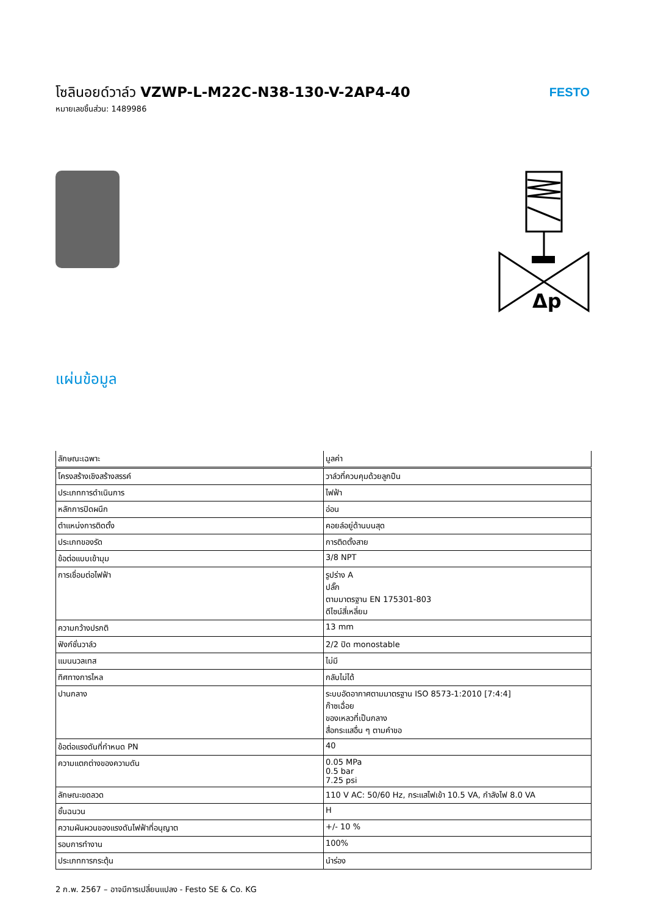โซลินอยด์วาล์ว VZWP-L-M22C-N38-130-V-2AP4-40
หมายเลขชิ้นส่วน: 1489986
FESTO
Δp
แผ่นข้อมูล
| ลักษณะเฉพาะ | มูลค่า |
| --- | --- |
| โครงสร้างเชิงสร้างสรรค์ | วาล์วที่ควบคุมด้วยลูกปืน |
| ประเภทการดำเนินการ | ไฟฟ้า |
| หลักการปิดผนึก | อ่อน |
| ตำแหน่งการติดตั้ง | คอยล์อยู่ด้านบนสุด |
| ประเภทของรัด | การติดตั้งสาย |
| ข้อต่อแบบเข้ามุม | 3/8 NPT |
| การเชื่อมต่อไฟฟ้า | รูปร่าง A ปลั๊ก ตามมาตรฐาน EN 175301-803 ดีไซน์สี่เหลี่ยม |
| ความกว้างปรกติ | 13 mm |
| ฟังก์ชั่นวาล์ว | 2/2 ปิด monostable |
| แมนนวลเทส | ไม่มี |
| ทิศทางการไหล | กลับไม่ได้ |
| ปานกลาง | ระบบอัดอากาศตามมาตรฐาน ISO 8573-1:2010 [7:4:4] ก๊าซเฉื่อย ของเหลวที่เป็นกลาง สื่อกระแสอื่น ๆ ตามคำขอ |
| ข้อต่อแรงดันที่กำหนด PN | 40 |
| ความแตกต่างของความดัน | 0.05 MPa 0.5 bar 7.25 psi |
| ลักษณะขดลวด | 110 V AC: 50/60 Hz, กระแสไฟเข้า 10.5 VA, กำลังไฟ 8.0 VA |
| ชั้นฉนวน | H |
| ความผันผวนของแรงดันไฟฟ้าที่อนุญาต | +/- 10 % |
| รอบการทำงาน | 100% |
| ประเภทการกระตุ้น | นำร่อง |
2 ก.พ. 2567 – อาจมีการเปลี่ยนแปลง - Festo SE & Co. KG